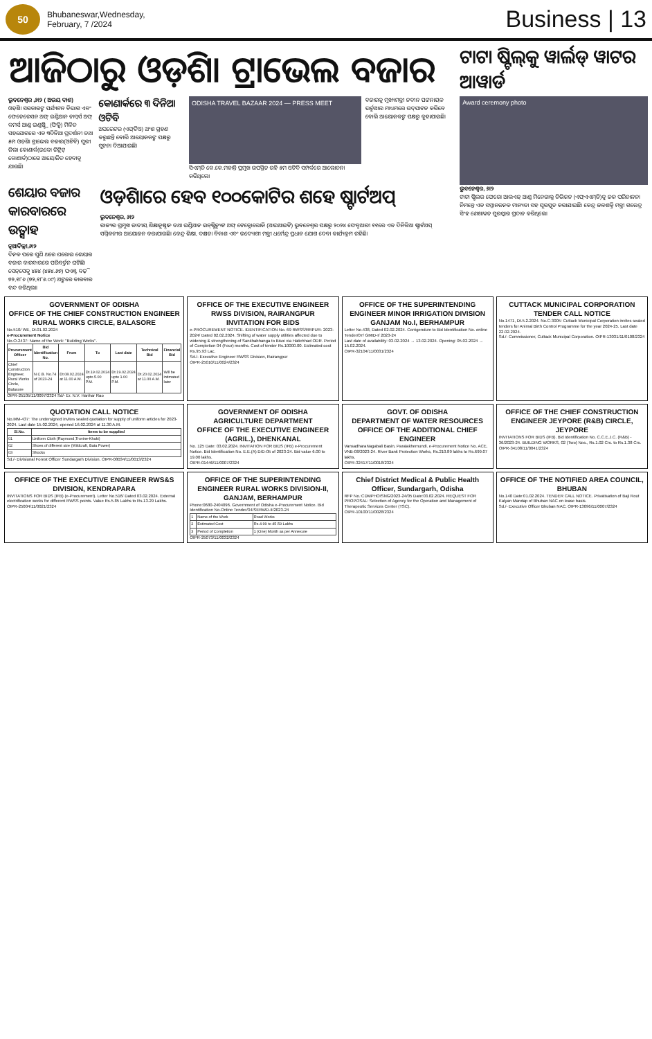50
Bhubaneswar,Wednesday,
February, 7 /2024
Business | 13
ଆଜିଠାରୁ ଓଡ଼ିଶା ଟ୍ରାଭେଲ ବଜାର
ଭୁବନେଶ୍ୱର ,୬।୨ ( ଅଭୟ ଦାଶ)
ଓଡ଼ିଶା ସରକାରଙ୍କ ପର୍ଯ୍ୟଟନ ବିଭାଗ ଏବଂ ଫେଡେରେସନ ଅଫ୍ ଇଣ୍ଡିଆନ ଚାମ୍ବର୍ସ ଅଫ୍ କମର୍ସ ଆଣ୍ଡ ଇଣ୍ଡଷ୍ଟ୍ରି (ଫିକ୍କି) ମିଳିତ ସହଯୋଗରେ ଏକ ୩ଦିନିଆ ପ୍ରଦର୍ଶନୀ ତଥା ୫ମ ଓଡ଼ିଶା ଟ୍ରାଭେଲ ବଜାର(ଓଟିବି) ପୁରୀ ଜିଲା କୋଣାର୍କ(ଇକୋ ରିଟ୍ରିଟ୍ କୋଣାର୍କ)ଠାରେ ଆୟୋଜିତ ହେବାକୁ ଯାଉଛି।
କୋଣାର୍କରେ ୩ ଦିନିଆ ଓଟିବି
ଅପରେଟର (ଏଫ୍‌ଟିଓ) ଅଂଶ ଗ୍ରହଣ କରୁଛନ୍ତି ବୋଲି ଆୟୋଜକଙ୍କ ପକ୍ଷରୁ ସୂଚନା ଦିଆଯାଇଛି।
ODISHA TRAVEL BAZAAR 2024 — PRESS MEET
ସିଏମ୍‌ଡି କେ.କେ.ମହାନ୍ତି ପ୍ରମୁଖ ଉପସ୍ଥିତ ରହି ୫ମ ଓଟିବି ସମ୍ପର୍କରେ ଆଲୋଚନା କରିଥିଲେ।
ବଜାରକୁ ମୁଖ୍ୟମନ୍ତ୍ରୀ ନବୀନ ପଟ୍ଟନାୟକ ଭର୍ଚୁଆଲ ମାଧ୍ୟମରେ ଉଦ୍‌ଘାଟନ କରିବେ ବୋଲି ଆୟୋଜକଙ୍କ ପକ୍ଷରୁ କୁହାଯାଇଛି।
ଶେୟାର ବଜାର କାରବାରରେ ଉତ୍ସାହ
ନୂଆଦିଲ୍ଲୀ,୬।୨
ଦିନକ ପରେ ପୁଣି ଥରେ ଘରୋଇ ଶେୟାର ବଜାର କାରବାରରେ ପରିବର୍ତ୍ତନ ଘଟିଛି। ସେନ୍‌ସେକ୍ସ ୪୫୪ (୪୫୪.୬୭) ପଏଣ୍ଟ ବଢ଼ି ୭୨,୧୮୬ (୭୨,୧୮୬.୦୯) ଅଙ୍କରେ କାରବାର ବନ୍ଦ କରିଥିଲା।
ଓଡ଼ିଶାରେ ହେବ ୧୦୦କୋଟିର ଶହେ ଷ୍ଟାର୍ଟଅପ୍
ଭୁବନେଶ୍ୱର, ୬।୨
ରାଜ୍ୟର ପ୍ରମୁଖ ଜାତୀୟ ଶିକ୍ଷାନୁଷ୍ଠାନ ତଥା ଇଣ୍ଡିଆନ ଇନ୍‌ଷ୍ଟିଚ୍ୟୁଟ ଅଫ୍ ଟେକ୍ନୋଲୋଜି (ଆଇଆଇଟି) ଭୁବନେଶ୍ୱର ପକ୍ଷରୁ ୨୦୨୪ ଫେବୃଆରୀ ୧୧ରେ ଏକ ଦିନିକିଆ ଷ୍ଟାର୍ଟଅପ୍ ସମ୍ମିଳନୀର ଆୟୋଜନ କରାଯାଉଛି। କେନ୍ଦ୍ର ଶିକ୍ଷା, ଦକ୍ଷତା ବିକାଶ ଏବଂ ଉଦ୍ୟୋଗୀ ମନ୍ତ୍ରୀ ଧର୍ମେନ୍ଦ୍ର ପ୍ରଧାନ ଯୋଗ ଦେବା କାର୍ଯ୍ୟକ୍ରମ ରହିଛି।
ଟାଟା ଷ୍ଟିଲ୍‌କୁ ୱାର୍ଲଡ୍ ୱାଟର ଆୱାର୍ଡ
Award ceremony photo
ଭୁବନେଶ୍ୱର, ୬।୨
ଟାଟା ଷ୍ଟିଲର ଫେରୋ ଆଲଏଜ୍ ଆଣ୍ଡ ମିନେରାଲ୍ସ ଡିଭିଜନ (ଏଫ୍‌ଏଏମ୍‌ଡି)କୁ ଜଳ ପରିଚାଳନା ନିମନ୍ତେ ଏକ ସମ୍ମାନଜନକ ମାନ୍ୟତା ସହ ପୁରସ୍କୃତ କରାଯାଇଛି। କେନ୍ଦ୍ର ଜଳଶକ୍ତି ମନ୍ତ୍ରୀ ଗଜେନ୍ଦ୍ର ସିଂହ ଶେଖାୱତ ପୁରସ୍କାର ପ୍ରଦାନ କରିଥିଲେ।
GOVERNMENT OF ODISHA
OFFICE OF THE CHIEF CONSTRUCTION ENGINEER RURAL WORKS CIRCLE, BALASORE
No.510/ WE, Dt.01.02.2024
e-Procurement Notice
No.O-2437: Name of the Work: "Building Works".
| Procurement Officer | Bid Identification No. | From | To | Last date | Technical Bid | Financial Bid |
| --- | --- | --- | --- | --- | --- | --- |
| Chief Construction Engineer, Rural Works Circle, Balasore | N.C.B. No.74 of 2023-24 | Dt.08.02.2024 at 11.00 A.M. | Dt.19.02.2024 upto 5.00 P.M. | Dt.19.02.2024 upto 1.00 P.M. | Dt.20.02.2024 at 11.00 A.M. | Will be intimated later |
OIPR-25105/11/0097/2324 Sd/- Er. N.V. Harihar Rao
OFFICE OF THE EXECUTIVE ENGINEER RWSS DIVISION, RAIRANGPUR
INVITATION FOR BIDS
e-PROCUREMENT NOTICE. IDENTIFICATION No. 69 RWSS/RRPUR- 2023-2024/ Dated 02.02.2024. Shifting of water supply utilities affected due to widening & strengthening of Sankhabhanga to Bisoi via Hatichhad ODR. Period of Completion 04 (Four) months. Cost of tender Rs.10000.00. Estimated cost Rs.95.93 Lac.
Sd./- Executive Engineer RWSS Division, Rairangpur
OIPR-25010/11/0024/2324
OFFICE OF THE SUPERINTENDING ENGINEER MINOR IRRIGATION DIVISION GANJAM No.I, BERHAMPUR
Letter No.438, Dated 02.02.2024. Corrigendum to Bid Identification No. online Tender/07/ GMID-I/ 2023-24
Last date of availability: 03.02.2024 → 13.02.2024. Opening: 05.02.2024 → 15.02.2024.
OIPR-32104/11/0031/2324
CUTTACK MUNICIPAL CORPORATION
TENDER CALL NOTICE
No.1471, Dt.5.2.2024. No.C-3005: Cuttack Municipal Corporation invites sealed tenders for Animal Birth Control Programme for the year 2024-25. Last date 22.02.2024.
Sd./- Commissioner, Cuttack Municipal Corporation. OIPR-13031/11/0108/2324
QUOTATION CALL NOTICE
No.MM-437: The undersigned invites sealed quotation for supply of uniform articles for 2023-2024. Last date 15.02.2024, opened 16.02.2024 at 11.30 A.M.
| Sl.No. | Items to be supplied |
| --- | --- |
| 01 | Uniform Cloth (Raymond,Trovine-Khaki) |
| 02 | Shoes of different size (Wildcraft, Bata Power) |
| 03 | Shocks |
Sd./- Divisional Forest Officer Sundargarh Division. OIPR-08034/11/0013/2324
GOVERNMENT OF ODISHA
AGRICULTURE DEPARTMENT
OFFICE OF THE EXECUTIVE ENGINEER (AGRIL.), DHENKANAL
No. 125 Date: 03.02.2024. INVITATION FOR BIDS (IFB) e-Procurement Notice. Bid Identification No. E.E.(A) D/D-05 of 2023-24. Bid value 6.00 to 19.00 lakhs.
OIPR-01446/11/0007/2324
GOVT. OF ODISHA
DEPARTMENT OF WATER RESOURCES
OFFICE OF THE ADDITIONAL CHIEF ENGINEER
VansadharaNagabali Basin, Paralakhemundi. e-Procurement Notice No. ACE, VNB-08/2023-24. River Bank Protection Works, Rs.210.89 lakhs to Rs.699.07 lakhs.
OIPR-32417/11/0018/2324
OFFICE OF THE CHIEF CONSTRUCTION ENGINEER JEYPORE (R&B) CIRCLE, JEYPORE
INVITATIONS FOR BIDS (IFB). Bid Identification No. C.C.E.J.C. (R&B) - 36/2023-24. BUILDING WORKS, 02 (Two) Nos., Rs.1.02 Crs. to Rs.1.38 Crs.
OIPR-34108/11/0041/2324
OFFICE OF THE EXECUTIVE ENGINEER RWS&S DIVISION, KENDRAPARA
INVITATIONS FOR BIDS (IFB) (e-Procurement). Letter No.516/ Dated 03.02.2024. External electrification works for different RWSS points. Value Rs.5.85 Lakhs to Rs.13.29 Lakhs.
OIPR-25004/11/0021/2324
OFFICE OF THE SUPERINTENDING ENGINEER RURAL WORKS DIVISION-II, GANJAM, BERHAMPUR
Phone:0680-2404096. Government of Odisha e-Procurement Notice. Bid Identification No.Online Tender/34/SERWD-II/2023-24
| 1 | Name of the Work | Road Works |
| 2 | Estimated Cost | Rs.4.99 to 45.59 Lakhs |
| 3 | Period of Completion | 1 (One) Month as per Annexure |
OIPR-25073/11/0032/2324
Chief District Medical & Public Health Officer, Sundargarh, Odisha
RFP No.:CDMPHO/SNG/2023-24/05 Date:03.02.2024. REQUEST FOR PROPOSAL: Selection of Agency for the Operation and Management of Therapeutic Services Center (TSC).
OIPR-10100/11/0028/2324
OFFICE OF THE NOTIFIED AREA COUNCIL, BHUBAN
No.140 Date:01.02.2024. TENDER CALL NOTICE. Privatisation of Baji Rout Kalyan Mandap of Bhuban NAC on lease basis.
Sd./- Executive Officer Bhuban NAC. OIPR-13096/11/0007/2324